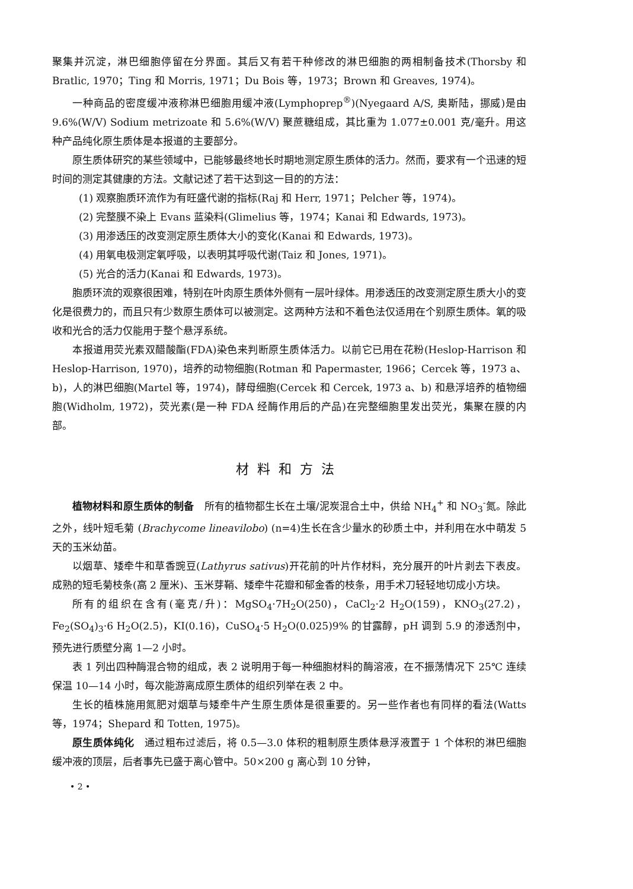聚集并沉淀，淋巴细胞停留在分界面。其后又有若干种修改的淋巴细胞的两相制备技术(Thorsby 和 Bratlic, 1970；Ting 和 Morris, 1971；Du Bois 等，1973；Brown 和 Greaves, 1974)。
一种商品的密度缓冲液称淋巴细胞用缓冲液(Lymphoprep<sup>®</sup>)(Nyegaard A/S, 奥斯陆，挪威)是由 9.6%(W/V) Sodium metrizoate 和 5.6%(W/V) 聚蔗糖组成，其比重为 1.077±0.001 克/毫升。用这种产品纯化原生质体是本报道的主要部分。
原生质体研究的某些领域中，已能够最终地长时期地测定原生质体的活力。然而，要求有一个迅速的短时间的测定其健康的方法。文献记述了若干达到这一目的的方法：
(1) 观察胞质环流作为有旺盛代谢的指标(Raj 和 Herr, 1971；Pelcher 等，1974)。
(2) 完整膜不染上 Evans 蓝染料(Glimelius 等，1974；Kanai 和 Edwards, 1973)。
(3) 用渗透压的改变测定原生质体大小的变化(Kanai 和 Edwards, 1973)。
(4) 用氧电极测定氧呼吸，以表明其呼吸代谢(Taiz 和 Jones, 1971)。
(5) 光合的活力(Kanai 和 Edwards, 1973)。
胞质环流的观察很困难，特别在叶肉原生质体外侧有一层叶绿体。用渗透压的改变测定原生质大小的变化是很费力的，而且只有少数原生质体可以被测定。这两种方法和不着色法仅适用在个别原生质体。氧的吸收和光合的活力仅能用于整个悬浮系统。
本报道用荧光素双醋酸酯(FDA)染色来判断原生质体活力。以前它已用在花粉(Heslop-Harrison 和 Heslop-Harrison, 1970)，培养的动物细胞(Rotman 和 Papermaster, 1966；Cercek 等，1973 a、b)，人的淋巴细胞(Martel 等，1974)，酵母细胞(Cercek 和 Cercek, 1973 a、b) 和悬浮培养的植物细胞(Widholm, 1972)，荧光素(是一种 FDA 经酶作用后的产品)在完整细胞里发出荧光，集聚在膜的内部。
材料和方法
植物材料和原生质体的制备　所有的植物都生长在土壤/泥炭混合土中，供给 NH<sub>4</sub><sup>+</sup> 和 NO<sub>3</sub><sup>-</sup>氮。除此之外，线叶短毛菊 (Brachycome lineavilobo) (n=4)生长在含少量水的砂质土中，并利用在水中萌发 5 天的玉米幼苗。
以烟草、矮牵牛和草香豌豆(Lathyrus sativus)开花前的叶片作材料，充分展开的叶片剥去下表皮。成熟的短毛菊枝条(高 2 厘米)、玉米芽鞘、矮牵牛花瓣和郁金香的枝条，用手术刀轻轻地切成小方块。
所有的组织在含有(毫克/升)：MgSO<sub>4</sub>·7H<sub>2</sub>O(250)，CaCl<sub>2</sub>·2 H<sub>2</sub>O(159)，KNO<sub>3</sub>(27.2)，Fe<sub>2</sub>(SO<sub>4</sub>)<sub>3</sub>·6 H<sub>2</sub>O(2.5)，KI(0.16)，CuSO<sub>4</sub>·5 H<sub>2</sub>O(0.025)9% 的甘露醇，pH 调到 5.9 的渗透剂中，预先进行质壁分离 1—2 小时。
表 1 列出四种酶混合物的组成，表 2 说明用于每一种细胞材料的酶溶液，在不振荡情况下 25℃ 连续保温 10—14 小时，每次能游离成原生质体的组织列举在表 2 中。
生长的植株施用氮肥对烟草与矮牵牛产生原生质体是很重要的。另一些作者也有同样的看法(Watts 等，1974；Shepard 和 Totten, 1975)。
原生质体纯化　通过粗布过滤后，将 0.5—3.0 体积的粗制原生质体悬浮液置于 1 个体积的淋巴细胞缓冲液的顶层，后者事先已盛于离心管中。50×200 g 离心到 10 分钟，
• 2 •